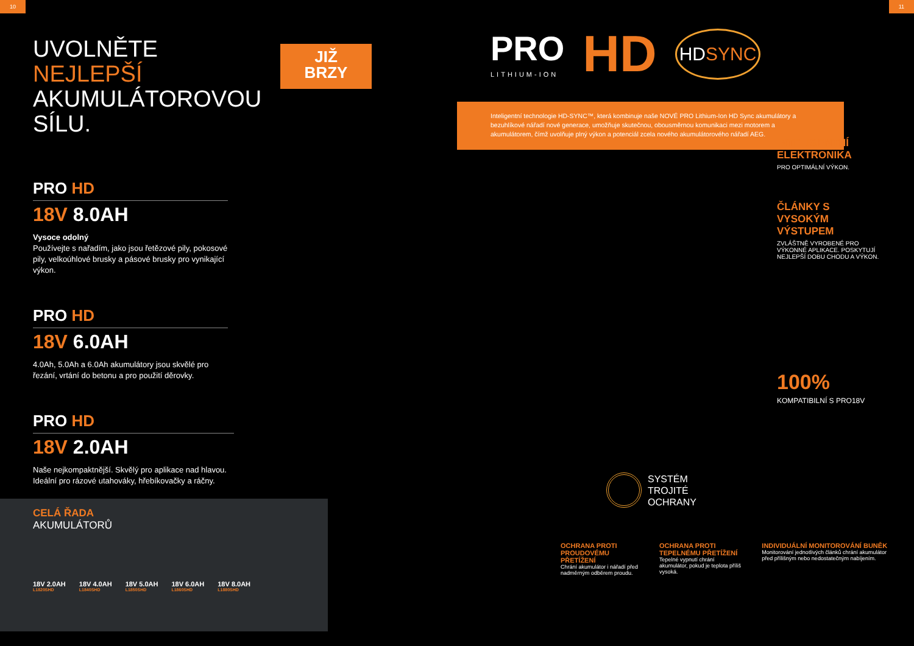10
UVOLNĚTE
NEJLEPŠÍ
AKUMULÁTOROVOU
SÍLU.
JIŽ
BRZY
PRO HD
18V 8.0AH
Vysoce odolný
Používejte s nařadím, jako jsou řetězové pily, pokosové pily, velkoúhlové brusky a pásové brusky pro vynikající výkon.
PRO HD
18V 6.0AH
4.0Ah, 5.0Ah a 6.0Ah akumulátory jsou skvělé pro řezání, vrtání do betonu a pro použití děrovky.
PRO HD
18V 2.0AH
Naše nejkompaktnější. Skvělý pro aplikace nad hlavou. Ideální pro rázové utahováky, hřebíkovačky a ráčny.
CELÁ ŘADA
AKUMULÁTORŮ
18V 2.0AH
L1820SHD
18V 4.0AH
L1840SHD
18V 5.0AH
L1850SHD
18V 6.0AH
L1860SHD
18V 8.0AH
L1880SHD
11
PRO
LITHIUM-ION
HD
HDSYNC
Inteligentní technologie HD-SYNC™, která kombinuje naše NOVÉ PRO Lithium-Ion HD Sync akumulátory a bezuhlíkové nářadí nové generace, umožňuje skutečnou, obousměrnou komunikaci mezi motorem a akumulátorem, čímž uvolňuje plný výkon a potenciál zcela nového akumulátorového nářadí AEG.
INTELIGENTNÍ ELEKTRONIKA
PRO OPTIMÁLNÍ VÝKON.
ČLÁNKY S VYSOKÝM VÝSTUPEM
ZVLÁŠTNĚ VYROBENÉ PRO VÝKONNÉ APLIKACE. POSKYTUJÍ NEJLEPŠÍ DOBU CHODU A VÝKON.
100%
KOMPATIBILNÍ S PRO18V
SYSTÉM
TROJITÉ
OCHRANY
OCHRANA PROTI PROUDOVÉMU PŘETÍŽENÍ
Chrání akumulátor i nářadí před nadměrným odběrem proudu.
OCHRANA PROTI TEPELNÉMU PŘETÍŽENÍ
Tepelné vypnutí chrání akumulátor, pokud je teplota příliš vysoká.
INDIVIDUÁLNÍ MONITOROVÁNÍ BUNĚK
Monitorování jednotlivých článků chrání akumulátor před přílišným nebo nedostatečným nabíjením.